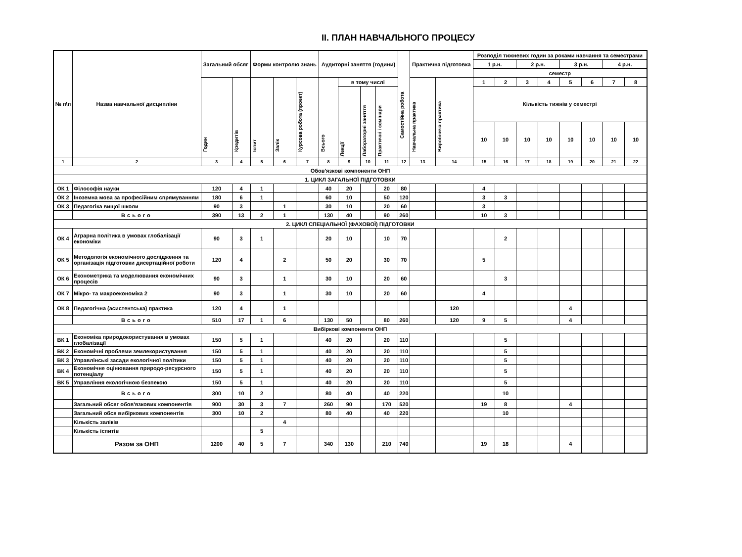ІІ. ПЛАН НАВЧАЛЬНОГО ПРОЦЕСУ
| № п\п | Назва навчальної дисципліни | Загальний обсяг | | Форми контролю знань | | | Аудиторні заняття (години) | | | | Самостійна робота | Практична підготовка | | Розподіл тижневих годин за роками навчання та семестрами | | | | | | | |
| --- | --- | --- | --- | --- | --- | --- | --- | --- | --- | --- | --- | --- | --- | --- | --- | --- | --- | --- | --- | --- | --- |
| | | | | | | | | | | | | | | 1 р.н. | | 2 р.н. | | 3 р.н. | | 4 р.н. | |
| | | | | | | | | | | | | | | семестр | | | | | | | |
| | | Годин | Кредитів | Іспит | Залік | Курсова робота (проект) | Всього | в тому числі | | | | Навчальна практика | Виробнича практика | 1 | 2 | 3 | 4 | 5 | 6 | 7 | 8 |
| | | | | | | | | Лекції | Лабораторні заняття | Практичні і семінари | | | | Кількість тижнів у семестрі | | | | | | | |
| | | | | | | | | | | | | | | 10 | 10 | 10 | 10 | 10 | 10 | 10 | 10 |
| 1 | 2 | 3 | 4 | 5 | 6 | 7 | 8 | 9 | 10 | 11 | 12 | 13 | 14 | 15 | 16 | 17 | 18 | 19 | 20 | 21 | 22 |
| Обов'язкові компоненти ОНП | | | | | | | | | | | | | | | | | | | | | |
| 1. ЦИКЛ ЗАГАЛЬНОЇ ПІДГОТОВКИ | | | | | | | | | | | | | | | | | | | | | |
| ОК 1 | Філософія науки | 120 | 4 | 1 | | | 40 | 20 | | 20 | 80 | | | 4 | | | | | | | |
| ОК 2 | Іноземна мова за професійним спрямуванням | 180 | 6 | 1 | | | 60 | 10 | | 50 | 120 | | | 3 | 3 | | | | | | |
| ОК 3 | Педагогіка вищої школи | 90 | 3 | | 1 | | 30 | 10 | | 20 | 60 | | | 3 | | | | | | | |
| | Всього | 390 | 13 | 2 | 1 | | 130 | 40 | | 90 | 260 | | | 10 | 3 | | | | | | |
| 2. ЦИКЛ СПЕЦІАЛЬНОЇ (ФАХОВОЇ) ПІДГОТОВКИ | | | | | | | | | | | | | | | | | | | | | |
| ОК 4 | Аграрна політика в умовах глобалізації економіки | 90 | 3 | 1 | | | 20 | 10 | | 10 | 70 | | | | 2 | | | | | | |
| ОК 5 | Методологія економічного дослідження та організація підготовки дисертаційної роботи | 120 | 4 | | 2 | | 50 | 20 | | 30 | 70 | | | 5 | | | | | | | |
| ОК 6 | Економетрика та моделювання економічних процесів | 90 | 3 | | 1 | | 30 | 10 | | 20 | 60 | | | | 3 | | | | | | |
| ОК 7 | Мікро- та макроекономіка 2 | 90 | 3 | | 1 | | 30 | 10 | | 20 | 60 | | | 4 | | | | | | | |
| ОК 8 | Педагогічна (асистентська) практика | 120 | 4 | | 1 | | | | | | | | 120 | | | | | 4 | | | |
| | Всього | 510 | 17 | 1 | 6 | | 130 | 50 | | 80 | 260 | | 120 | 9 | 5 | | | 4 | | | |
| Вибіркові компоненти ОНП | | | | | | | | | | | | | | | | | | | | | |
| ВК 1 | Економіка природокористування в умовах глобалізації | 150 | 5 | 1 | | | 40 | 20 | | 20 | 110 | | | | 5 | | | | | | |
| ВК 2 | Економічні проблеми землекористування | 150 | 5 | 1 | | | 40 | 20 | | 20 | 110 | | | | 5 | | | | | | |
| ВК 3 | Управлінські засади екологічної політики | 150 | 5 | 1 | | | 40 | 20 | | 20 | 110 | | | | 5 | | | | | | |
| ВК 4 | Економічне оцінювання природо-ресурсного потенціалу | 150 | 5 | 1 | | | 40 | 20 | | 20 | 110 | | | | 5 | | | | | | |
| ВК 5 | Управління екологічною безпекою | 150 | 5 | 1 | | | 40 | 20 | | 20 | 110 | | | | 5 | | | | | | |
| | Всього | 300 | 10 | 2 | | | 80 | 40 | | 40 | 220 | | | | 10 | | | | | | |
| | Загальний обсяг обов'язкових компонентів | 900 | 30 | 3 | 7 | | 260 | 90 | | 170 | 520 | | | 19 | 8 | | | 4 | | | |
| | Загальний обся вибіркових компонентів | 300 | 10 | 2 | | | 80 | 40 | | 40 | 220 | | | | 10 | | | | | | |
| | Кількість заліків | | | | 4 | | | | | | | | | | | | | | | | |
| | Кількість іспитів | | | 5 | | | | | | | | | | | | | | | | | |
| | Разом за ОНП | 1200 | 40 | 5 | 7 | | 340 | 130 | | 210 | 740 | | | 19 | 18 | | | 4 | | | |